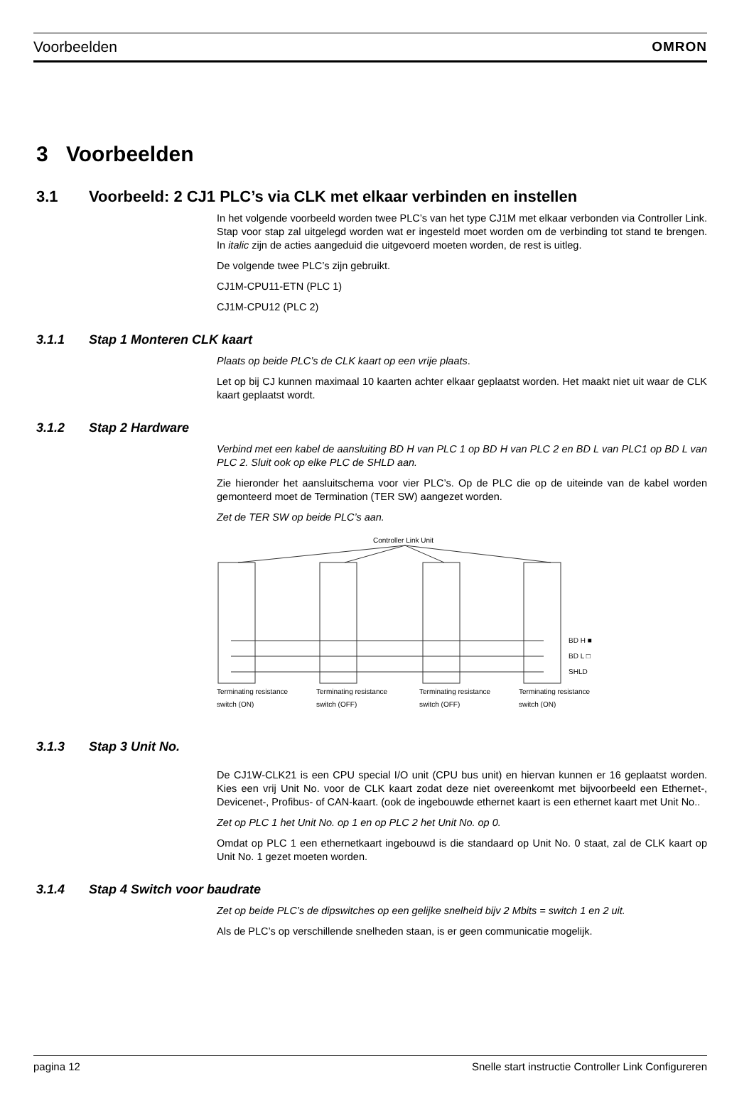Voorbeelden OMRON
3 Voorbeelden
3.1 Voorbeeld: 2 CJ1 PLC’s via CLK met elkaar verbinden en instellen
In het volgende voorbeeld worden twee PLC’s van het type CJ1M met elkaar verbonden via Controller Link. Stap voor stap zal uitgelegd worden wat er ingesteld moet worden om de verbinding tot stand te brengen. In italic zijn de acties aangeduid die uitgevoerd moeten worden, de rest is uitleg.
De volgende twee PLC’s zijn gebruikt.
CJ1M-CPU11-ETN (PLC 1)
CJ1M-CPU12 (PLC 2)
3.1.1 Stap 1 Monteren CLK kaart
Plaats op beide PLC’s de CLK kaart op een vrije plaats.
Let op bij CJ kunnen maximaal 10 kaarten achter elkaar geplaatst worden. Het maakt niet uit waar de CLK kaart geplaatst wordt.
3.1.2 Stap 2 Hardware
Verbind met een kabel de aansluiting BD H van PLC 1 op BD H van PLC 2 en BD L van PLC1 op BD L van PLC 2. Sluit ook op elke PLC de SHLD aan.
Zie hieronder het aansluitschema voor vier PLC’s. Op de PLC die op de uiteinde van de kabel worden gemonteerd moet de Termination (TER SW) aangezet worden.
Zet de TER SW op beide PLC’s aan.
Controller Link Unit
BD H ■
BD L □
SHLD
Terminating resistance
Terminating resistance
Terminating resistance
Terminating resistance
switch (ON) switch (OFF) switch (OFF) switch (ON)
3.1.3 Stap 3 Unit No.
De CJ1W-CLK21 is een CPU special I/O unit (CPU bus unit) en hiervan kunnen er 16 geplaatst worden. Kies een vrij Unit No. voor de CLK kaart zodat deze niet overeenkomt met bijvoorbeeld een Ethernet-, Devicenet-, Profibus- of CAN-kaart. (ook de ingebouwde ethernet kaart is een ethernet kaart met Unit No..
Zet op PLC 1 het Unit No. op 1 en op PLC 2 het Unit No. op 0.
Omdat op PLC 1 een ethernetkaart ingebouwd is die standaard op Unit No. 0 staat, zal de CLK kaart op Unit No. 1 gezet moeten worden.
3.1.4 Stap 4 Switch voor baudrate
Zet op beide PLC’s de dipswitches op een gelijke snelheid bijv 2 Mbits = switch 1 en 2 uit.
Als de PLC’s op verschillende snelheden staan, is er geen communicatie mogelijk.
pagina 12 Snelle start instructie Controller Link Configureren